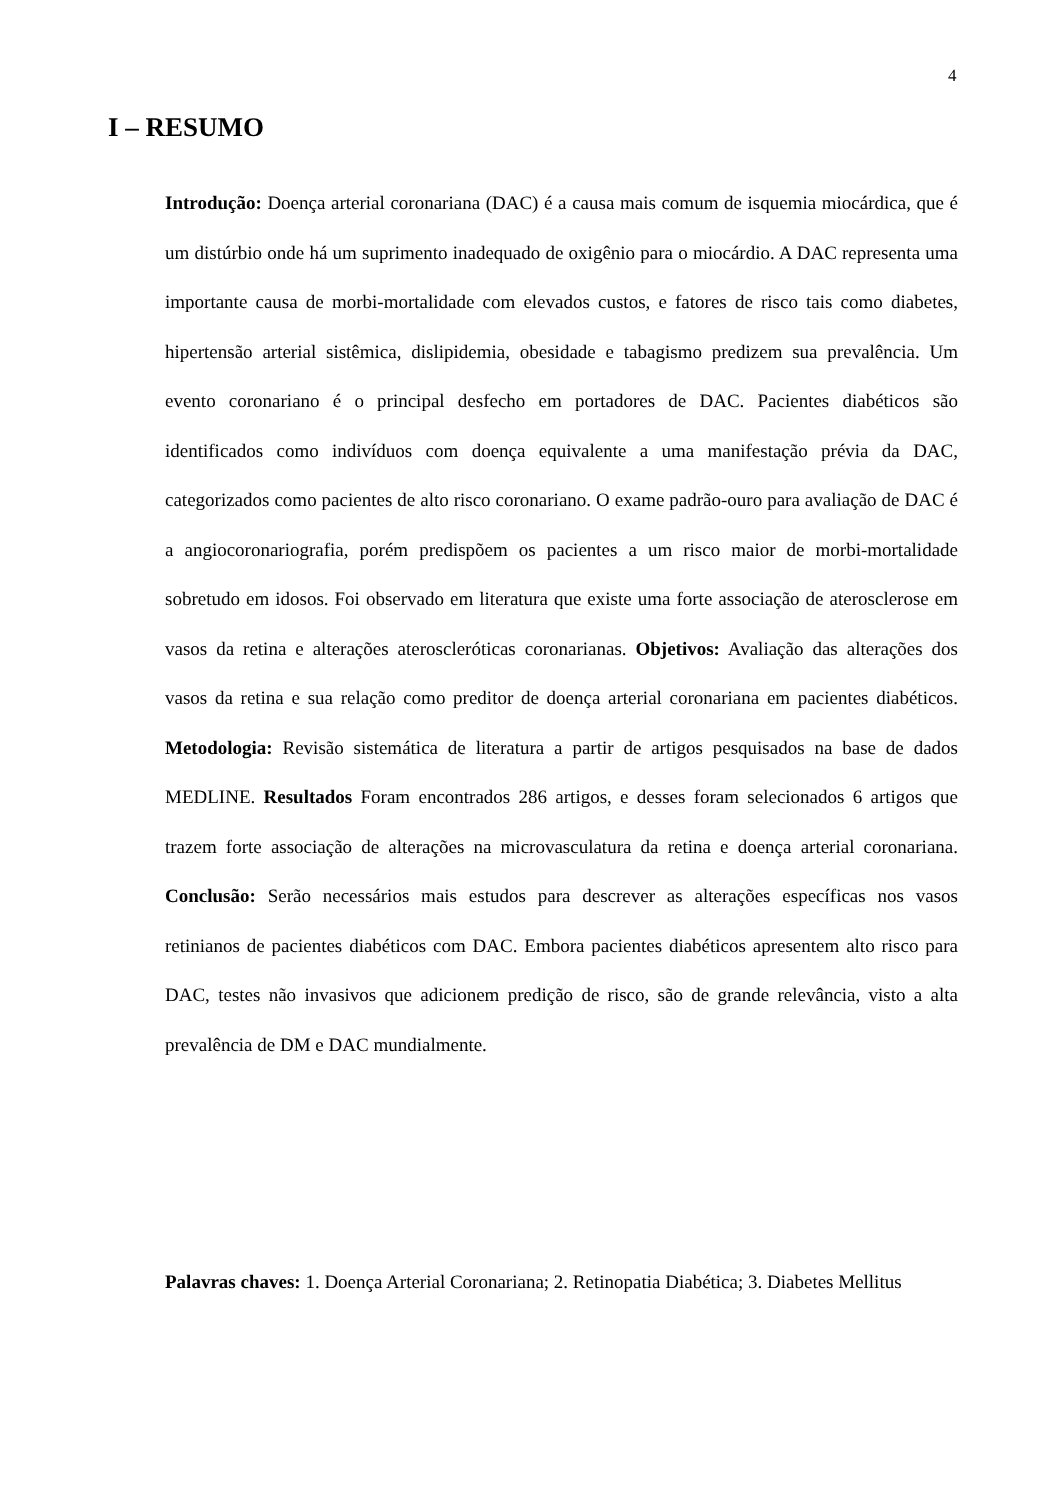4
I – RESUMO
Introdução: Doença arterial coronariana (DAC) é a causa mais comum de isquemia miocárdica, que é um distúrbio onde há um suprimento inadequado de oxigênio para o miocárdio. A DAC representa uma importante causa de morbi-mortalidade com elevados custos, e fatores de risco tais como diabetes, hipertensão arterial sistêmica, dislipidemia, obesidade e tabagismo predizem sua prevalência. Um evento coronariano é o principal desfecho em portadores de DAC. Pacientes diabéticos são identificados como indivíduos com doença equivalente a uma manifestação prévia da DAC, categorizados como pacientes de alto risco coronariano. O exame padrão-ouro para avaliação de DAC é a angiocoronariografia, porém predispõem os pacientes a um risco maior de morbi-mortalidade sobretudo em idosos. Foi observado em literatura que existe uma forte associação de aterosclerose em vasos da retina e alterações ateroscleróticas coronarianas. Objetivos: Avaliação das alterações dos vasos da retina e sua relação como preditor de doença arterial coronariana em pacientes diabéticos. Metodologia: Revisão sistemática de literatura a partir de artigos pesquisados na base de dados MEDLINE. Resultados Foram encontrados 286 artigos, e desses foram selecionados 6 artigos que trazem forte associação de alterações na microvasculatura da retina e doença arterial coronariana. Conclusão: Serão necessários mais estudos para descrever as alterações específicas nos vasos retinianos de pacientes diabéticos com DAC. Embora pacientes diabéticos apresentem alto risco para DAC, testes não invasivos que adicionem predição de risco, são de grande relevância, visto a alta prevalência de DM e DAC mundialmente.
Palavras chaves: 1. Doença Arterial Coronariana; 2. Retinopatia Diabética; 3. Diabetes Mellitus